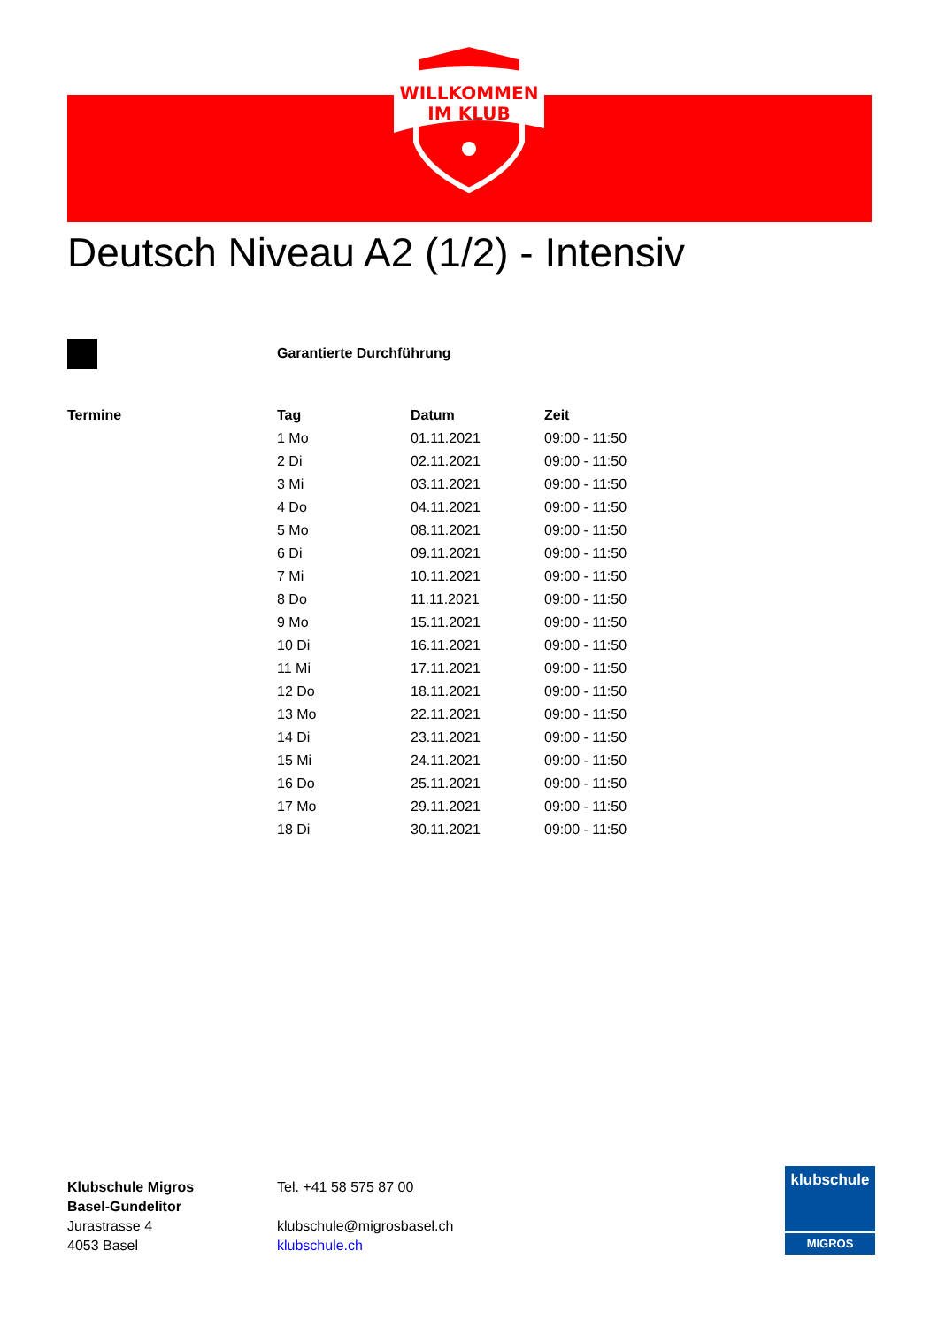WILLKOMMEN
IM KLUB
Deutsch Niveau A2 (1/2) - Intensiv
Garantierte Durchführung
| Termine | Tag | Datum | Zeit |
| --- | --- | --- | --- |
| | 1 Mo | 01.11.2021 | 09:00 - 11:50 |
| | 2 Di | 02.11.2021 | 09:00 - 11:50 |
| | 3 Mi | 03.11.2021 | 09:00 - 11:50 |
| | 4 Do | 04.11.2021 | 09:00 - 11:50 |
| | 5 Mo | 08.11.2021 | 09:00 - 11:50 |
| | 6 Di | 09.11.2021 | 09:00 - 11:50 |
| | 7 Mi | 10.11.2021 | 09:00 - 11:50 |
| | 8 Do | 11.11.2021 | 09:00 - 11:50 |
| | 9 Mo | 15.11.2021 | 09:00 - 11:50 |
| | 10 Di | 16.11.2021 | 09:00 - 11:50 |
| | 11 Mi | 17.11.2021 | 09:00 - 11:50 |
| | 12 Do | 18.11.2021 | 09:00 - 11:50 |
| | 13 Mo | 22.11.2021 | 09:00 - 11:50 |
| | 14 Di | 23.11.2021 | 09:00 - 11:50 |
| | 15 Mi | 24.11.2021 | 09:00 - 11:50 |
| | 16 Do | 25.11.2021 | 09:00 - 11:50 |
| | 17 Mo | 29.11.2021 | 09:00 - 11:50 |
| | 18 Di | 30.11.2021 | 09:00 - 11:50 |
Klubschule Migros
Basel-Gundelitor
Jurastrasse 4
4053 Basel
Tel. +41 58 575 87 00
klubschule@migrosbasel.ch
klubschule.ch
klubschule
MIGROS